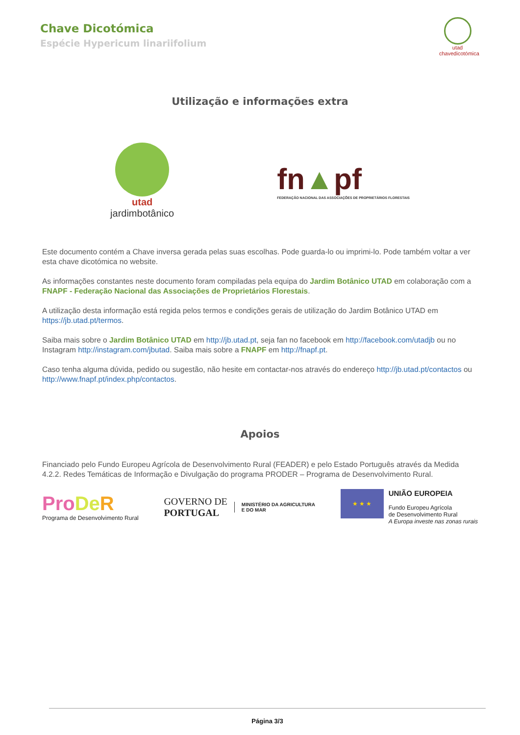Chave Dicotómica
Espécie Hypericum linariifolium
utad
chavedicotómica
Utilização e informações extra
utad
jardimbotânico
fn▲pf
FEDERAÇÃO NACIONAL DAS ASSOCIAÇÕES DE PROPRIETÁRIOS FLORESTAIS
Este documento contém a Chave inversa gerada pelas suas escolhas. Pode guarda-lo ou imprimi-lo. Pode também voltar a ver esta chave dicotómica no website.
As informações constantes neste documento foram compiladas pela equipa do Jardim Botânico UTAD em colaboração com a FNAPF - Federação Nacional das Associações de Proprietários Florestais.
A utilização desta informação está regida pelos termos e condições gerais de utilização do Jardim Botânico UTAD em https://jb.utad.pt/termos.
Saiba mais sobre o Jardim Botânico UTAD em http://jb.utad.pt, seja fan no facebook em http://facebook.com/utadjb ou no Instagram http://instagram.com/jbutad. Saiba mais sobre a FNAPF em http://fnapf.pt.
Caso tenha alguma dúvida, pedido ou sugestão, não hesite em contactar-nos através do endereço http://jb.utad.pt/contactos ou http://www.fnapf.pt/index.php/contactos.
Apoios
Financiado pelo Fundo Europeu Agrícola de Desenvolvimento Rural (FEADER) e pelo Estado Português através da Medida 4.2.2. Redes Temáticas de Informação e Divulgação do programa PRODER – Programa de Desenvolvimento Rural.
Pro De R
Programa de Desenvolvimento Rural
GOVERNO DE
PORTUGAL
MINISTÉRIO DA AGRICULTURA
E DO MAR
★ ★ ★
UNIÃO EUROPEIA
Fundo Europeu Agrícola
de Desenvolvimento Rural
A Europa investe nas zonas rurais
Página 3/3